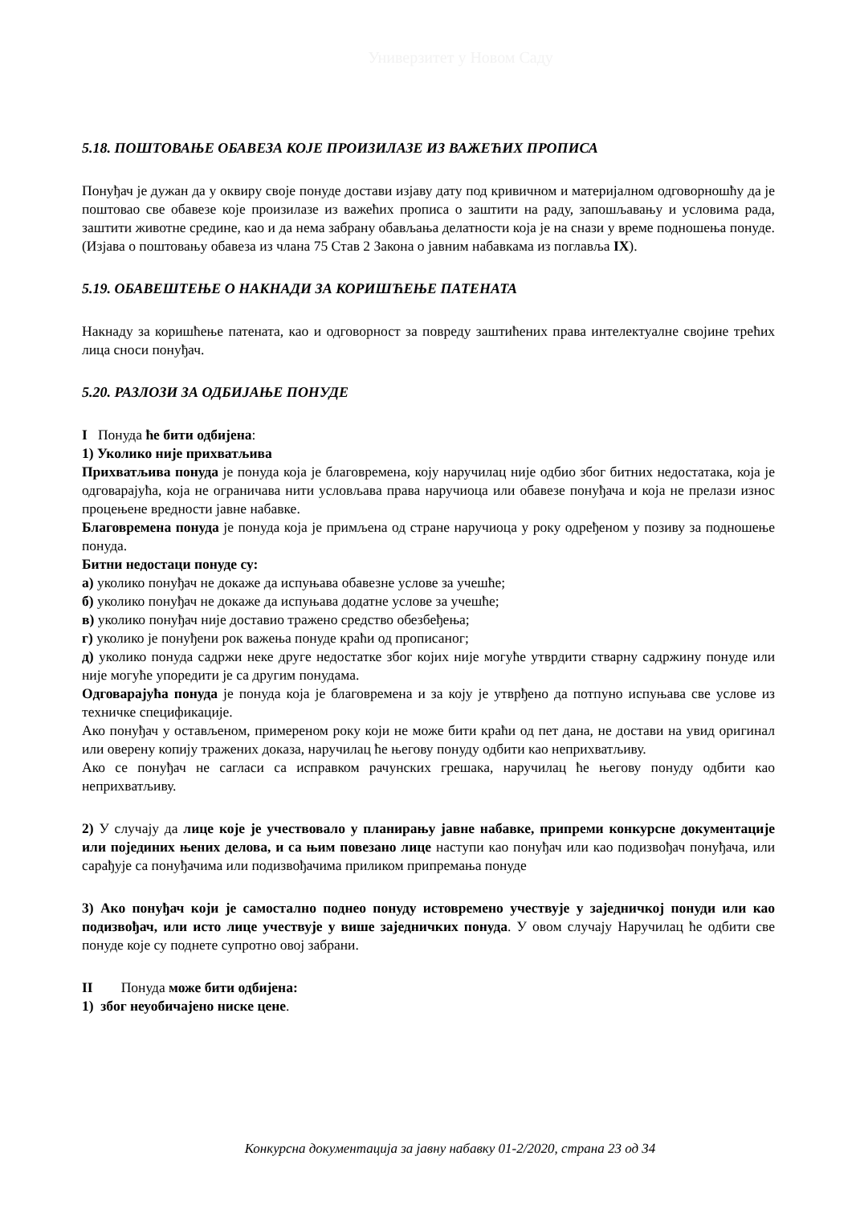Универзитет у Новом Саду
5.18. ПОШТОВАЊЕ ОБАВЕЗА КОЈЕ ПРОИЗИЛАЗЕ ИЗ ВАЖЕЋИХ ПРОПИСА
Понуђач је дужан да у оквиру своје понуде достави изјаву дату под кривичном и материјалном одговорношћу да је поштовао све обавезе које произилазе из важећих прописа о заштити на раду, запошљавању и условима рада, заштити животне средине, као и да нема забрану обављања делатности која је на снази у време подношења понуде. (Изјава о поштовању обавеза из члана 75 Став 2 Закона о јавним набавкама из поглавља IX).
5.19. ОБАВЕШТЕЊЕ О НАКНАДИ ЗА КОРИШЋЕЊЕ ПАТЕНАТА
Накнаду за коришћење патената, као и одговорност за повреду заштићених права интелектуалне својине трећих лица сноси понуђач.
5.20. РАЗЛОЗИ ЗА ОДБИЈАЊЕ ПОНУДЕ
I Понуда ће бити одбијена:
1) Уколико није прихватљива
Прихватљива понуда је понуда која је благовремена, коју наручилац није одбио због битних недостатака, која је одговарајућа, која не ограничава нити условљава права наручиоца или обавезе понуђача и која не прелази износ процењене вредности јавне набавке.
Благовремена понуда је понуда која је примљена од стране наручиоца у року одређеном у позиву за подношење понуда.
Битни недостаци понуде су:
а) уколико понуђач не докаже да испуњава обавезне услове за учешће;
б) уколико понуђач не докаже да испуњава додатне услове за учешће;
в) уколико понуђач није доставио тражено средство обезбеђења;
г) уколико је понуђени рок важења понуде краћи од прописаног;
д) уколико понуда садржи неке друге недостатке због којих није могуће утврдити стварну садржину понуде или није могуће упоредити је са другим понудама.
Одговарајућа понуда је понуда која је благовремена и за коју је утврђено да потпуно испуњава све услове из техничке спецификације.
Ако понуђач у остављеном, примереном року који не може бити краћи од пет дана, не достави на увид оригинал или оверену копију тражених доказа, наручилац ће његову понуду одбити као неприхватљиву.
Ако се понуђач не сагласи са исправком рачунских грешака, наручилац ће његову понуду одбити као неприхватљиву.
2) У случају да лице које је учествовало у планирању јавне набавке, припреми конкурсне документације или појединих њених делова, и са њим повезано лице наступи као понуђач или као подизвођач понуђача, или сарађује са понуђачима или подизвођачима приликом припремања понуде
3) Ако понуђач који је самостално поднео понуду истовремено учествује у заједничкој понуди или као подизвођач, или исто лице учествује у више заједничких понуда. У овом случају Наручилац ће одбити све понуде које су поднете супротно овој забрани.
II Понуда може бити одбијена:
1) због неуобичајено ниске цене.
Конкурсна документација за јавну набавку 01-2/2020, страна 23 од 34